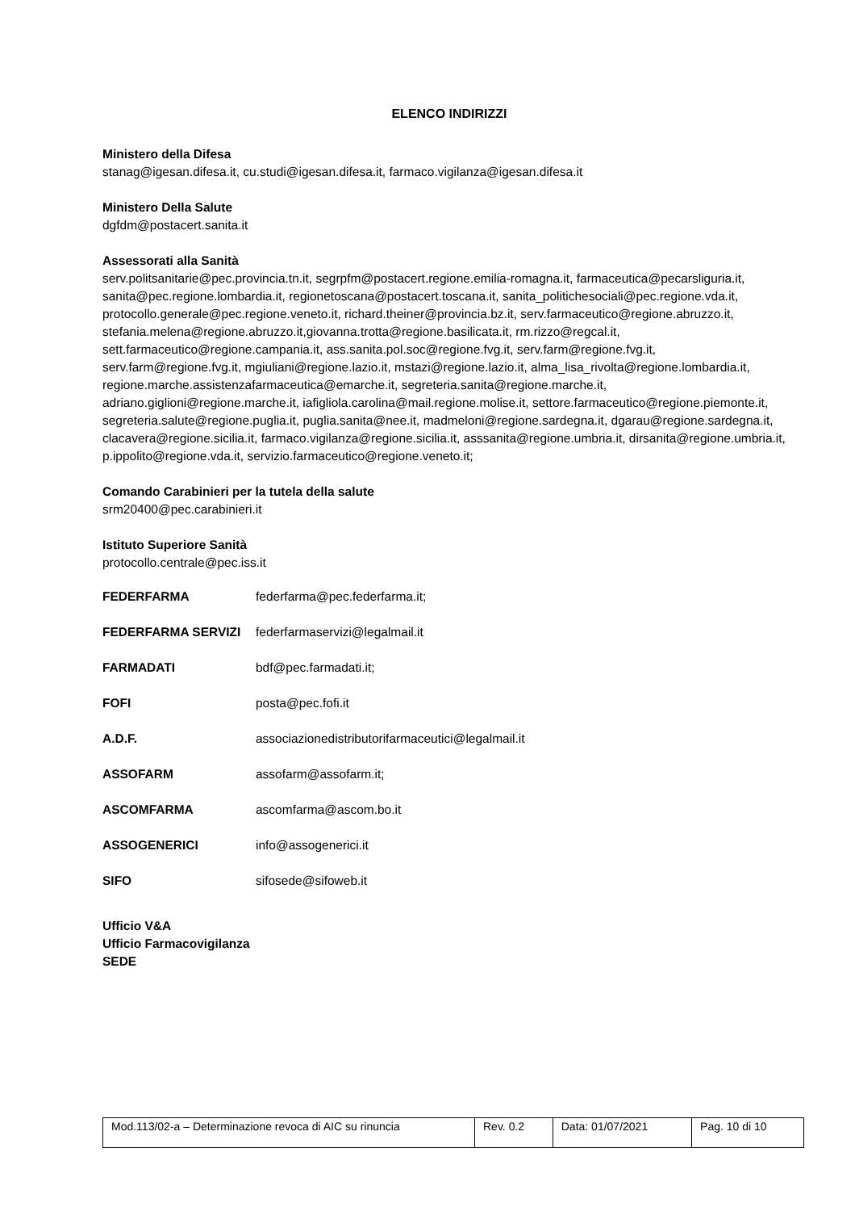ELENCO INDIRIZZI
Ministero della Difesa
stanag@igesan.difesa.it, cu.studi@igesan.difesa.it, farmaco.vigilanza@igesan.difesa.it
Ministero Della Salute
dgfdm@postacert.sanita.it
Assessorati alla Sanità
serv.politsanitarie@pec.provincia.tn.it, segrpfm@postacert.regione.emilia-romagna.it, farmaceutica@pecarsliguria.it, sanita@pec.regione.lombardia.it, regionetoscana@postacert.toscana.it, sanita_politichesociali@pec.regione.vda.it, protocollo.generale@pec.regione.veneto.it, richard.theiner@provincia.bz.it, serv.farmaceutico@regione.abruzzo.it, stefania.melena@regione.abruzzo.it,giovanna.trotta@regione.basilicata.it, rm.rizzo@regcal.it, sett.farmaceutico@regione.campania.it, ass.sanita.pol.soc@regione.fvg.it, serv.farm@regione.fvg.it, serv.farm@regione.fvg.it, mgiuliani@regione.lazio.it, mstazi@regione.lazio.it, alma_lisa_rivolta@regione.lombardia.it, regione.marche.assistenzafarmaceutica@emarche.it, segreteria.sanita@regione.marche.it, adriano.giglioni@regione.marche.it, iafigliola.carolina@mail.regione.molise.it, settore.farmaceutico@regione.piemonte.it, segreteria.salute@regione.puglia.it, puglia.sanita@nee.it, madmeloni@regione.sardegna.it, dgarau@regione.sardegna.it, clacavera@regione.sicilia.it, farmaco.vigilanza@regione.sicilia.it, asssanita@regione.umbria.it, dirsanita@regione.umbria.it, p.ippolito@regione.vda.it, servizio.farmaceutico@regione.veneto.it;
Comando Carabinieri per la tutela della salute
srm20400@pec.carabinieri.it
Istituto Superiore Sanità
protocollo.centrale@pec.iss.it
| FEDERFARMA | federfarma@pec.federfarma.it; |
| FEDERFARMA SERVIZI | federfarmaservizi@legalmail.it |
| FARMADATI | bdf@pec.farmadati.it; |
| FOFI | posta@pec.fofi.it |
| A.D.F. | associazionedistributorifarmaceutici@legalmail.it |
| ASSOFARM | assofarm@assofarm.it; |
| ASCOMFARMA | ascomfarma@ascom.bo.it |
| ASSOGENERICI | info@assogenerici.it |
| SIFO | sifosede@sifoweb.it |
Ufficio V&A
Ufficio Farmacovigilanza
SEDE
| Mod.113/02-a – Determinazione revoca di AIC su rinuncia | Rev. 0.2 | Data: 01/07/2021 | Pag. 10 di 10 |